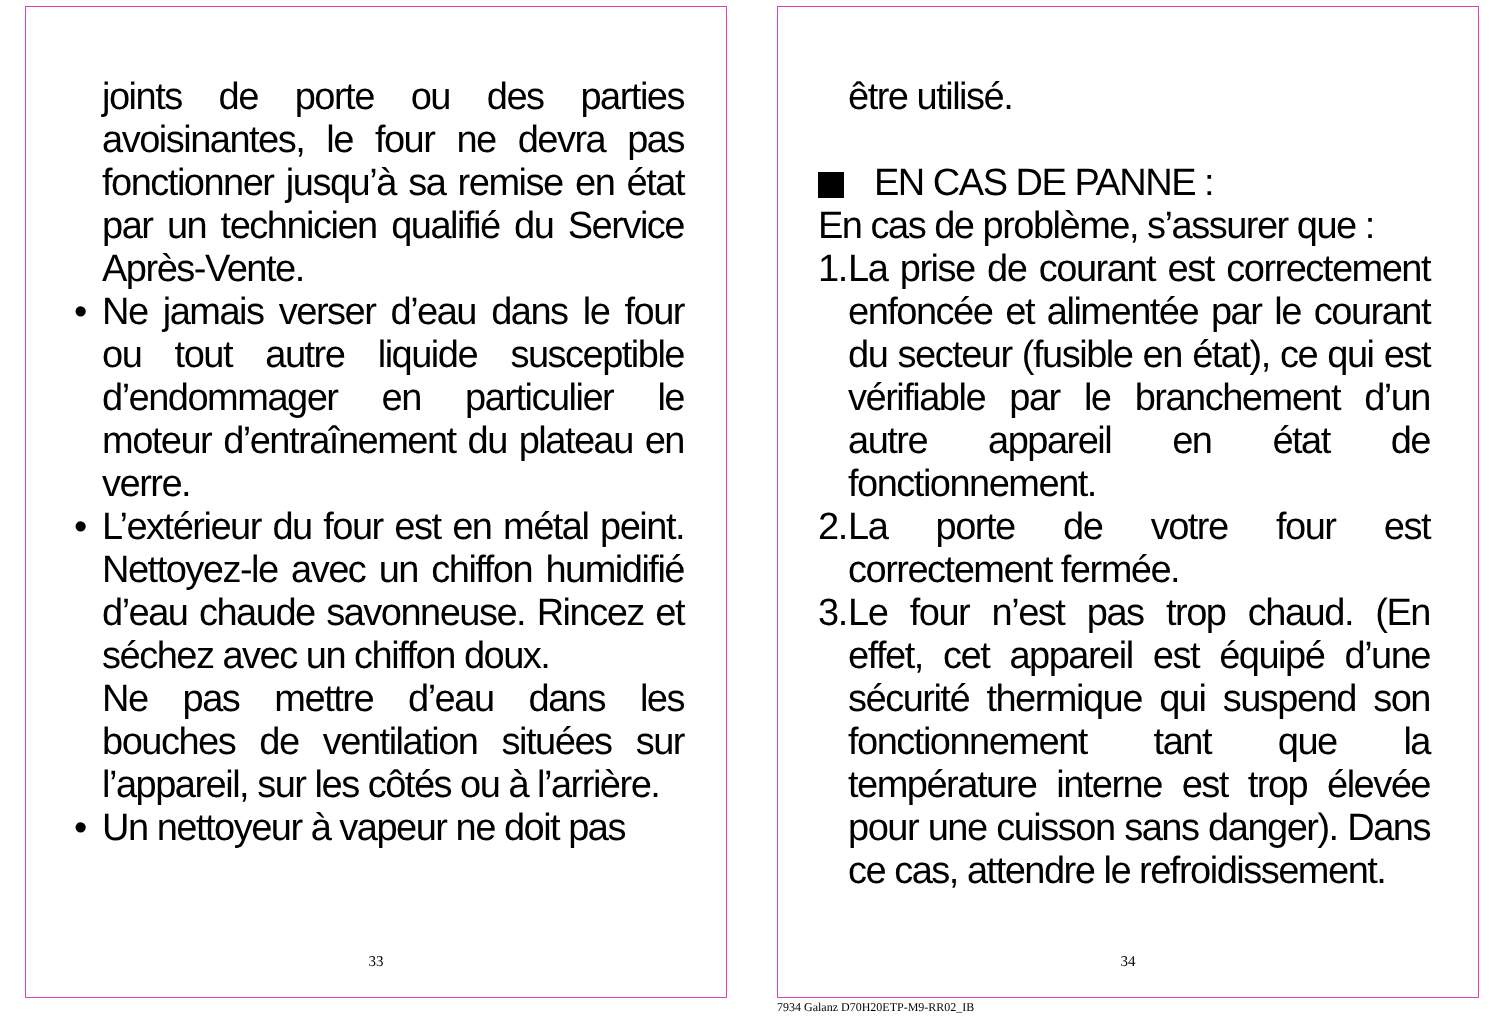joints de porte ou des parties avoisinantes, le four ne devra pas fonctionner jusqu’à sa remise en état par un technicien qualifié du Service Après-Vente.
• Ne jamais verser d’eau dans le four ou tout autre liquide susceptible d’endommager en particulier le moteur d’entraînement du plateau en verre.
• L’extérieur du four est en métal peint. Nettoyez-le avec un chiffon humidifié d’eau chaude savonneuse. Rincez et séchez avec un chiffon doux.
Ne pas mettre d’eau dans les bouches de ventilation situées sur l’appareil, sur les côtés ou à l’arrière.
• Un nettoyeur à vapeur ne doit pas
33
être utilisé.
EN CAS DE PANNE :
En cas de problème, s’assurer que :
1. La prise de courant est correctement enfoncée et alimentée par le courant du secteur (fusible en état), ce qui est vérifiable par le branchement d’un autre appareil en état de fonctionnement.
2. La porte de votre four est correctement fermée.
3. Le four n’est pas trop chaud. (En effet, cet appareil est équipé d’une sécurité thermique qui suspend son fonctionnement tant que la température interne est trop élevée pour une cuisson sans danger). Dans ce cas, attendre le refroidissement.
34
7934 Galanz D70H20ETP-M9-RR02_IB